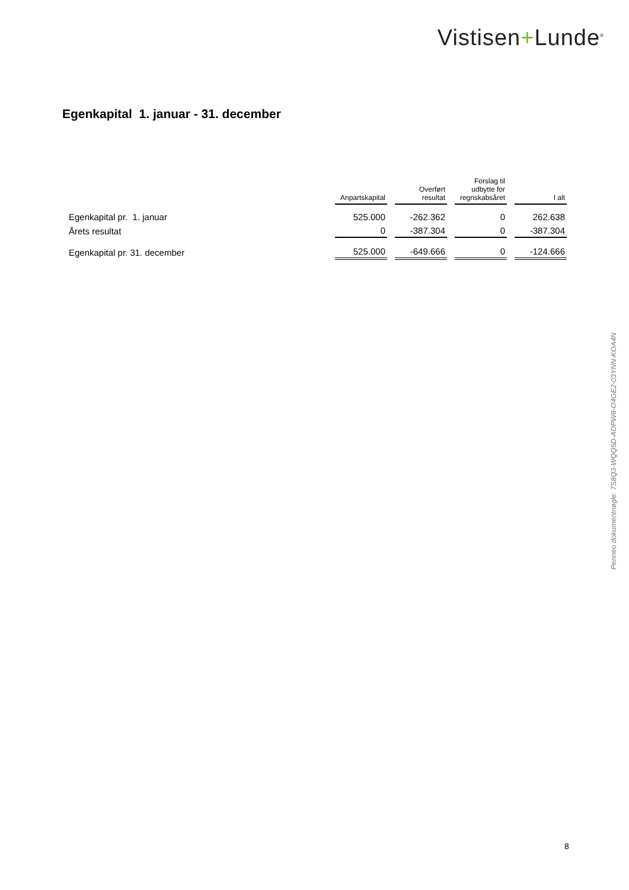Vistisen+Lunde<sup>®</sup>
Egenkapital 1. januar - 31. december
| | Anpartskapital | Overført resultat | Forslag til udbytte for regnskabsåret | I alt |
| --- | --- | --- | --- | --- |
| Egenkapital pr. 1. januar | 525.000 | -262.362 | 0 | 262.638 |
| Årets resultat | 0 | -387.304 | 0 | -387.304 |
| Egenkapital pr. 31. december | 525.000 | -649.666 | 0 | -124.666 |
Penneo dokumentnøgle: 7S8Q3-WQQ5D-AOPW8-O4GE2-03YNN-KOA4N
8